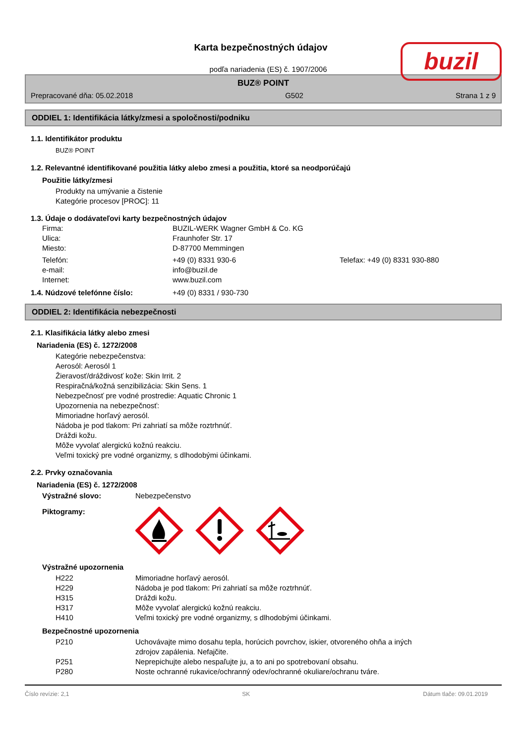buzil
Karta bezpečnostných údajov
podľa nariadenia (ES) č. 1907/2006
BUZ® POINT
Prepracované dňa: 05.02.2018 G502 Strana 1 z 9
ODDIEL 1: Identifikácia látky/zmesi a spoločnosti/podniku
1.1. Identifikátor produktu
BUZ® POINT
1.2. Relevantné identifikované použitia látky alebo zmesi a použitia, ktoré sa neodporúčajú
Použitie látky/zmesi
Produkty na umývanie a čistenie
Kategórie procesov [PROC]: 11
1.3. Údaje o dodávateľovi karty bezpečnostných údajov
| Firma: | BUZIL-WERK Wagner GmbH & Co. KG | |
| Ulica: | Fraunhofer Str. 17 | |
| Miesto: | D-87700 Memmingen | |
| Telefón: | +49 (0) 8331 930-6 | Telefax: +49 (0) 8331 930-880 |
| e-mail: | info@buzil.de | |
| Internet: | www.buzil.com | |
| 1.4. Núdzové telefónne číslo: | +49 (0) 8331 / 930-730 |
ODDIEL 2: Identifikácia nebezpečnosti
2.1. Klasifikácia látky alebo zmesi
Nariadenia (ES) č. 1272/2008
Kategórie nebezpečenstva:
Aerosól: Aerosól 1
Žieravosť/dráždivosť kože: Skin Irrit. 2
Respiračná/kožná senzibilizácia: Skin Sens. 1
Nebezpečnosť pre vodné prostredie: Aquatic Chronic 1
Upozornenia na nebezpečnosť:
Mimoriadne horľavý aerosól.
Nádoba je pod tlakom: Pri zahriatí sa môže roztrhnúť.
Dráždi kožu.
Môže vyvolať alergickú kožnú reakciu.
Veľmi toxický pre vodné organizmy, s dlhodobými účinkami.
2.2. Prvky označovania
Nariadenia (ES) č. 1272/2008
| Výstražné slovo: | Nebezpečenstvo |
| Piktogramy: | |
Výstražné upozornenia
| H222 | Mimoriadne horľavý aerosól. |
| H229 | Nádoba je pod tlakom: Pri zahriatí sa môže roztrhnúť. |
| H315 | Dráždi kožu. |
| H317 | Môže vyvolať alergickú kožnú reakciu. |
| H410 | Veľmi toxický pre vodné organizmy, s dlhodobými účinkami. |
Bezpečnostné upozornenia
| P210 | Uchovávajte mimo dosahu tepla, horúcich povrchov, iskier, otvoreného ohňa a iných zdrojov zapálenia. Nefajčite. |
| P251 | Neprepichujte alebo nespaľujte ju, a to ani po spotrebovaní obsahu. |
| P280 | Noste ochranné rukavice/ochranný odev/ochranné okuliare/ochranu tváre. |
Číslo revízie: 2,1 SK Dátum tlače: 09.01.2019